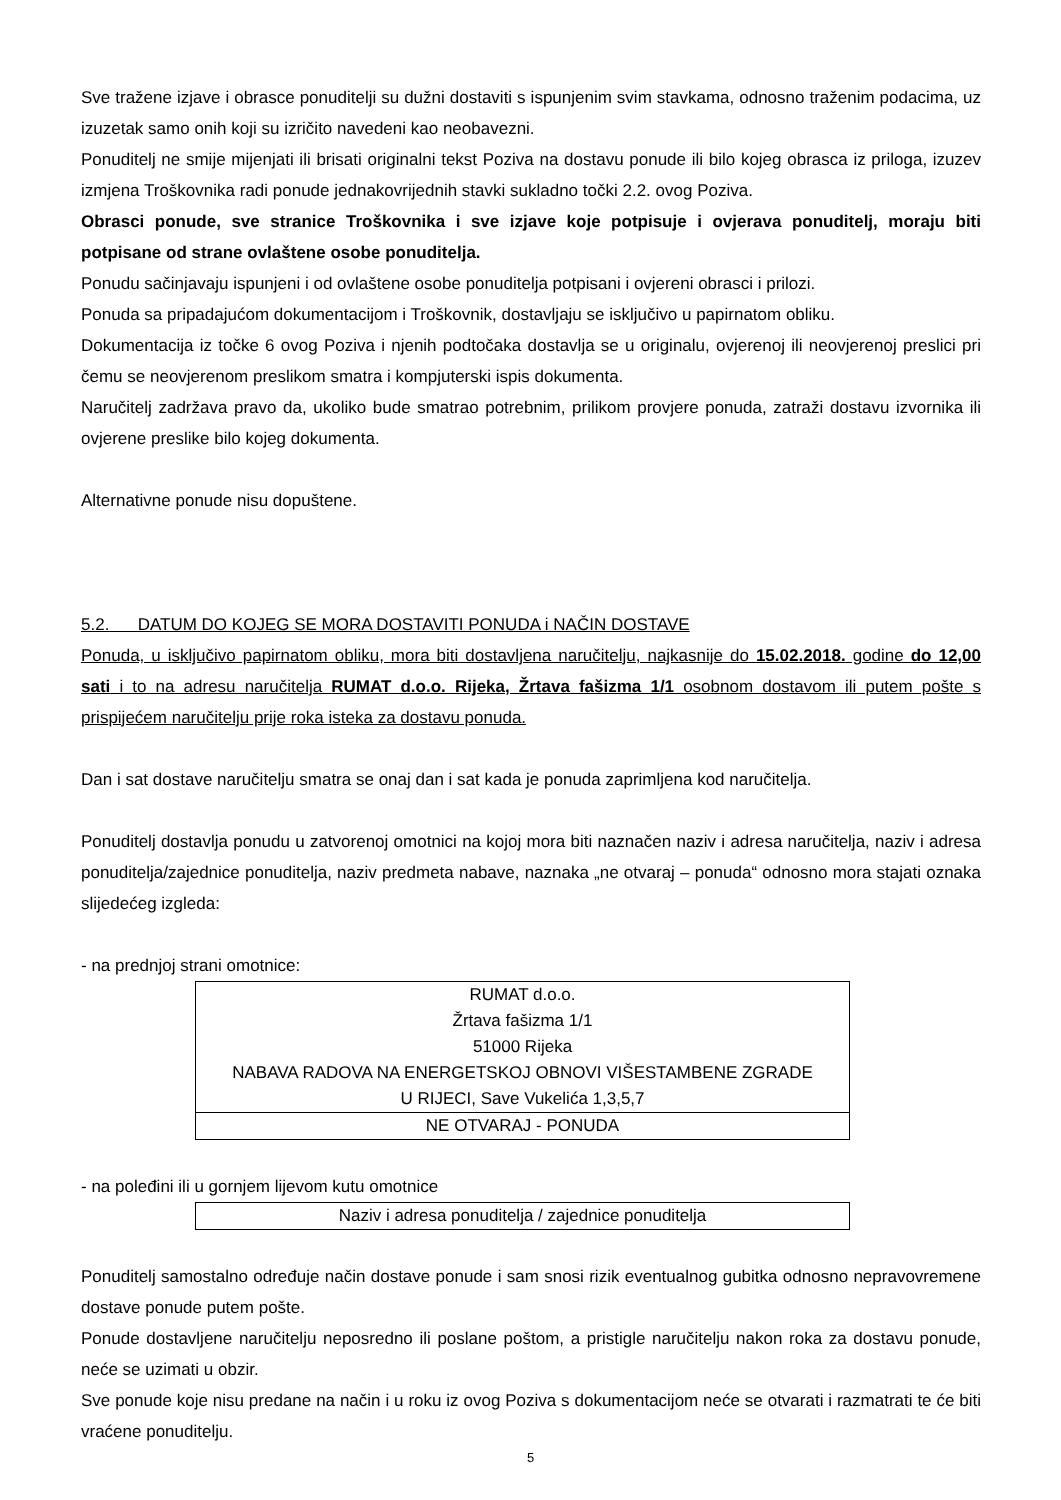Sve tražene izjave i obrasce ponuditelji su dužni dostaviti s ispunjenim svim stavkama, odnosno traženim podacima, uz izuzetak samo onih koji su izričito navedeni kao neobavezni.
Ponuditelj ne smije mijenjati ili brisati originalni tekst Poziva na dostavu ponude ili bilo kojeg obrasca iz priloga, izuzev izmjena Troškovnika radi ponude jednakovrijednih stavki sukladno točki 2.2. ovog Poziva.
Obrasci ponude, sve stranice Troškovnika i sve izjave koje potpisuje i ovjerava ponuditelj, moraju biti potpisane od strane ovlaštene osobe ponuditelja.
Ponudu sačinjavaju ispunjeni i od ovlaštene osobe ponuditelja potpisani i ovjereni obrasci i prilozi.
Ponuda sa pripadajućom dokumentacijom i Troškovnik, dostavljaju se isključivo u papirnatom obliku.
Dokumentacija iz točke 6 ovog Poziva i njenih podtočaka dostavlja se u originalu, ovjerenoj ili neovjerenoj preslici pri čemu se neovjerenom preslikom smatra i kompjuterski ispis dokumenta.
Naručitelj zadržava pravo da, ukoliko bude smatrao potrebnim, prilikom provjere ponuda, zatraži dostavu izvornika ili ovjerene preslike bilo kojeg dokumenta.
Alternativne ponude nisu dopuštene.
5.2. DATUM DO KOJEG SE MORA DOSTAVITI PONUDA i NAČIN DOSTAVE
Ponuda, u isključivo papirnatom obliku, mora biti dostavljena naručitelju, najkasnije do 15.02.2018. godine do 12,00 sati i to na adresu naručitelja RUMAT d.o.o. Rijeka, Žrtava fašizma 1/1 osobnom dostavom ili putem pošte s prispijećem naručitelju prije roka isteka za dostavu ponuda.
Dan i sat dostave naručitelju smatra se onaj dan i sat kada je ponuda zaprimljena kod naručitelja.
Ponuditelj dostavlja ponudu u zatvorenoj omotnici na kojoj mora biti naznačen naziv i adresa naručitelja, naziv i adresa ponuditelja/zajednice ponuditelja, naziv predmeta nabave, naznaka „ne otvaraj – ponuda“ odnosno mora stajati oznaka slijedećeg izgleda:
- na prednjoj strani omotnice:
| RUMAT d.o.o. Žrtava fašizma 1/1 51000 Rijeka NABAVA RADOVA NA ENERGETSKOJ OBNOVI VIŠESTAMBENE ZGRADE U RIJECI, Save Vukelića 1,3,5,7 |
| NE OTVARAJ - PONUDA |
- na poleđini ili u gornjem lijevom kutu omotnice
| Naziv i adresa ponuditelja / zajednice ponuditelja |
Ponuditelj samostalno određuje način dostave ponude i sam snosi rizik eventualnog gubitka odnosno nepravovremene dostave ponude putem pošte.
Ponude dostavljene naručitelju neposredno ili poslane poštom, a pristigle naručitelju nakon roka za dostavu ponude, neće se uzimati u obzir.
Sve ponude koje nisu predane na način i u roku iz ovog Poziva s dokumentacijom neće se otvarati i razmatrati te će biti vraćene ponuditelju.
5